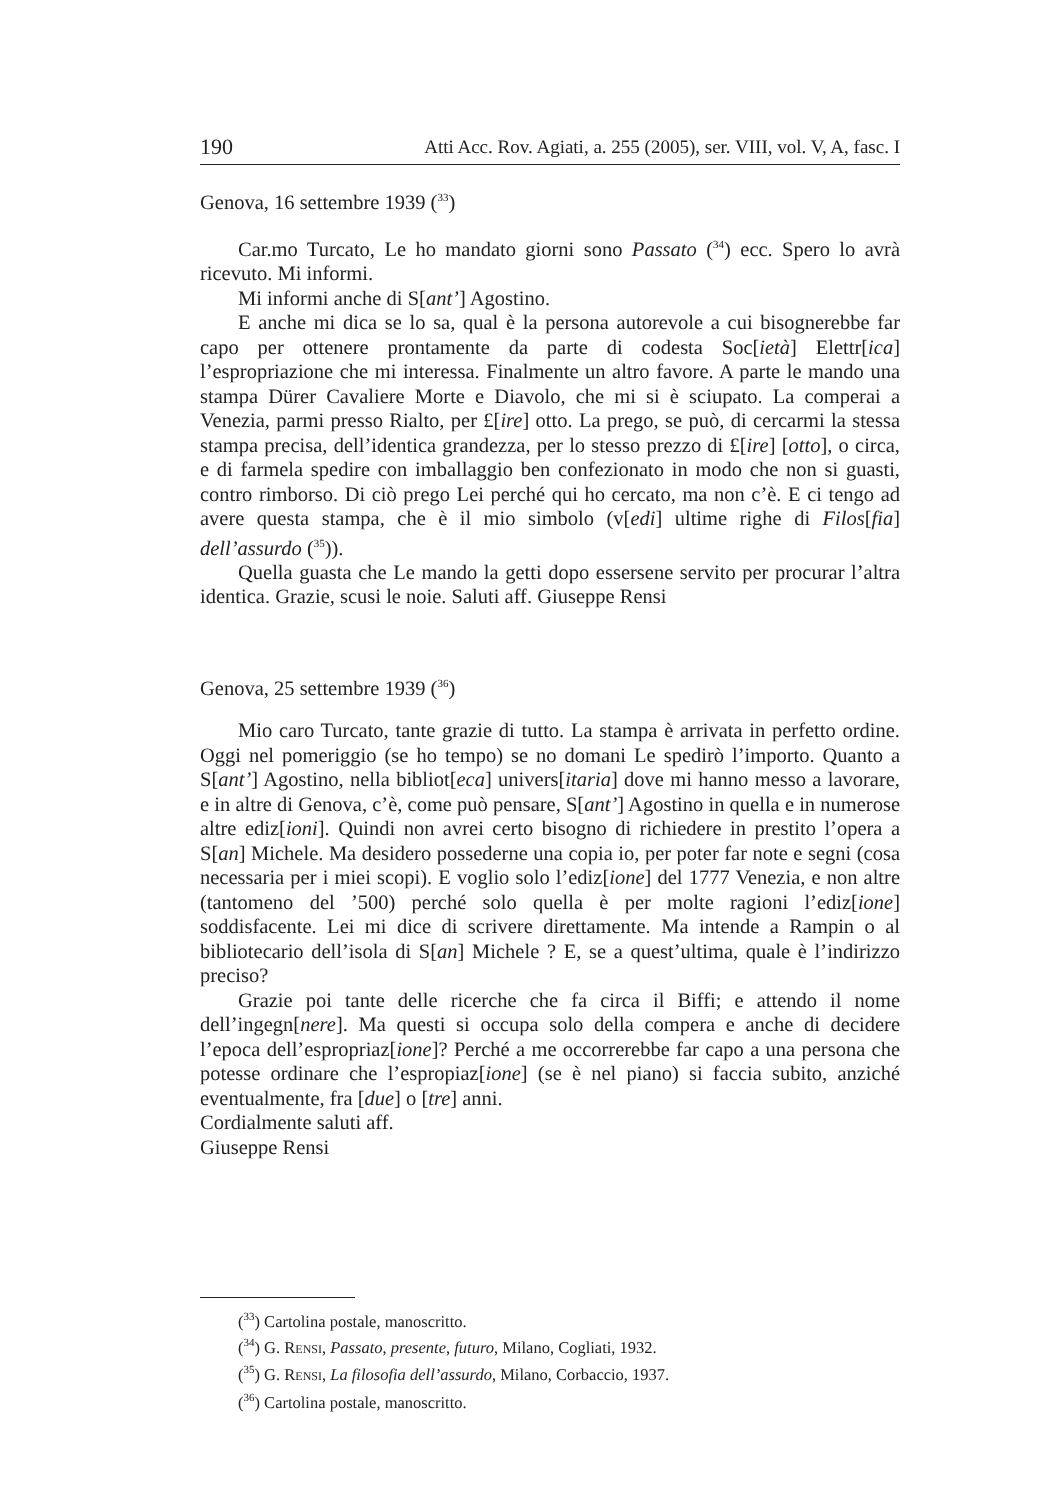190 Atti Acc. Rov. Agiati, a. 255 (2005), ser. VIII, vol. V, A, fasc. I
Genova, 16 settembre 1939 (<sup>33</sup>)
Car.mo Turcato, Le ho mandato giorni sono Passato (<sup>34</sup>) ecc. Spero lo avrà ricevuto. Mi informi.
Mi informi anche di S[ant’] Agostino.
E anche mi dica se lo sa, qual è la persona autorevole a cui bisognerebbe far capo per ottenere prontamente da parte di codesta Soc[ietà] Elettr[ica] l’espropriazione che mi interessa. Finalmente un altro favore. A parte le mando una stampa Dürer Cavaliere Morte e Diavolo, che mi si è sciupato. La comperai a Venezia, parmi presso Rialto, per £[ire] otto. La prego, se può, di cercarmi la stessa stampa precisa, dell’identica grandezza, per lo stesso prezzo di £[ire] [otto], o circa, e di farmela spedire con imballaggio ben confezionato in modo che non si guasti, contro rimborso. Di ciò prego Lei perché qui ho cercato, ma non c’è. E ci tengo ad avere questa stampa, che è il mio simbolo (v[edi] ultime righe di Filos[fia] dell’assurdo (<sup>35</sup>)).
Quella guasta che Le mando la getti dopo essersene servito per procurar l’altra identica. Grazie, scusi le noie. Saluti aff. Giuseppe Rensi
Genova, 25 settembre 1939 (<sup>36</sup>)
Mio caro Turcato, tante grazie di tutto. La stampa è arrivata in perfetto ordine. Oggi nel pomeriggio (se ho tempo) se no domani Le spedirò l’importo. Quanto a S[ant’] Agostino, nella bibliot[eca] univers[itaria] dove mi hanno messo a lavorare, e in altre di Genova, c’è, come può pensare, S[ant’] Agostino in quella e in numerose altre ediz[ioni]. Quindi non avrei certo bisogno di richiedere in prestito l’opera a S[an] Michele. Ma desidero possederne una copia io, per poter far note e segni (cosa necessaria per i miei scopi). E voglio solo l’ediz[ione] del 1777 Venezia, e non altre (tantomeno del ’500) perché solo quella è per molte ragioni l’ediz[ione] soddisfacente. Lei mi dice di scrivere direttamente. Ma intende a Rampin o al bibliotecario dell’isola di S[an] Michele ? E, se a quest’ultima, quale è l’indirizzo preciso?
Grazie poi tante delle ricerche che fa circa il Biffi; e attendo il nome dell’ingegn[nere]. Ma questi si occupa solo della compera e anche di decidere l’epoca dell’espropriaz[ione]? Perché a me occorrerebbe far capo a una persona che potesse ordinare che l’espropiaz[ione] (se è nel piano) si faccia subito, anziché eventualmente, fra [due] o [tre] anni.
Cordialmente saluti aff.
Giuseppe Rensi
(<sup>33</sup>) Cartolina postale, manoscritto.
(<sup>34</sup>) G. RENSI, Passato, presente, futuro, Milano, Cogliati, 1932.
(<sup>35</sup>) G. RENSI, La filosofia dell’assurdo, Milano, Corbaccio, 1937.
(<sup>36</sup>) Cartolina postale, manoscritto.